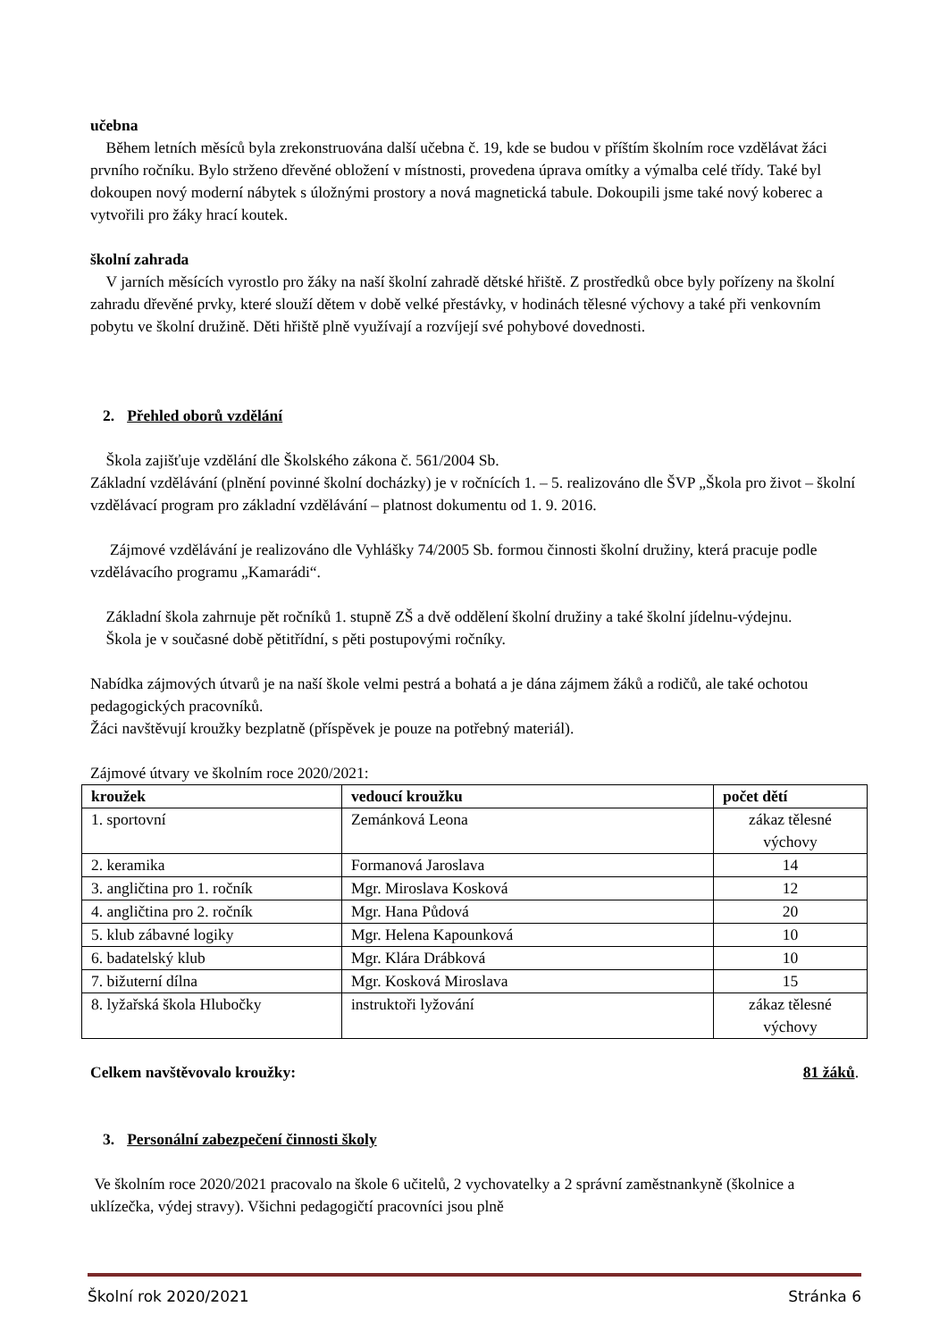učebna
Během letních měsíců byla zrekonstruována další učebna č. 19, kde se budou v příštím školním roce vzdělávat žáci prvního ročníku. Bylo strženo dřevěné obložení v místnosti, provedena úprava omítky a výmalba celé třídy. Také byl dokoupen nový moderní nábytek s úložnými prostory a nová magnetická tabule. Dokoupili jsme také nový koberec a vytvořili pro žáky hrací koutek.
školní zahrada
V jarních měsících vyrostlo pro žáky na naší školní zahradě dětské hřiště. Z prostředků obce byly pořízeny na školní zahradu dřevěné prvky, které slouží dětem v době velké přestávky, v hodinách tělesné výchovy a také při venkovním pobytu ve školní družině. Děti hřiště plně využívají a rozvíjejí své pohybové dovednosti.
2. Přehled oborů vzdělání
Škola zajišťuje vzdělání dle Školského zákona č. 561/2004 Sb.
Základní vzdělávání (plnění povinné školní docházky) je v ročnících 1. – 5. realizováno dle ŠVP „Škola pro život – školní vzdělávací program pro základní vzdělávání – platnost dokumentu od 1. 9. 2016.
Zájmové vzdělávání je realizováno dle Vyhlášky 74/2005 Sb. formou činnosti školní družiny, která pracuje podle vzdělávacího programu „Kamarádi“.
Základní škola zahrnuje pět ročníků 1. stupně ZŠ a dvě oddělení školní družiny a také školní jídelnu-výdejnu.
Škola je v současné době pětitřídní, s pěti postupovými ročníky.
Nabídka zájmových útvarů je na naší škole velmi pestrá a bohatá a je dána zájmem žáků a rodičů, ale také ochotou pedagogických pracovníků.
Žáci navštěvují kroužky bezplatně (příspěvek je pouze na potřebný materiál).
Zájmové útvary ve školním roce 2020/2021:
| kroužek | vedoucí kroužku | počet dětí |
| --- | --- | --- |
| 1. sportovní | Zemánková Leona | zákaz tělesné výchovy |
| 2. keramika | Formanová Jaroslava | 14 |
| 3. angličtina pro 1. ročník | Mgr. Miroslava Kosková | 12 |
| 4. angličtina pro 2. ročník | Mgr. Hana Půdová | 20 |
| 5. klub zábavné logiky | Mgr. Helena Kapounková | 10 |
| 6. badatelský klub | Mgr. Klára Drábková | 10 |
| 7. bižuterní dílna | Mgr. Kosková Miroslava | 15 |
| 8. lyžařská škola Hlubočky | instruktoři lyžování | zákaz tělesné výchovy |
Celkem navštěvovalo kroužky: 81 žáků.
3. Personální zabezpečení činnosti školy
Ve školním roce 2020/2021 pracovalo na škole 6 učitelů, 2 vychovatelky a 2 správní zaměstnankyně (školnice a uklízečka, výdej stravy). Všichni pedagogičtí pracovníci jsou plně
Školní rok 2020/2021 Stránka 6